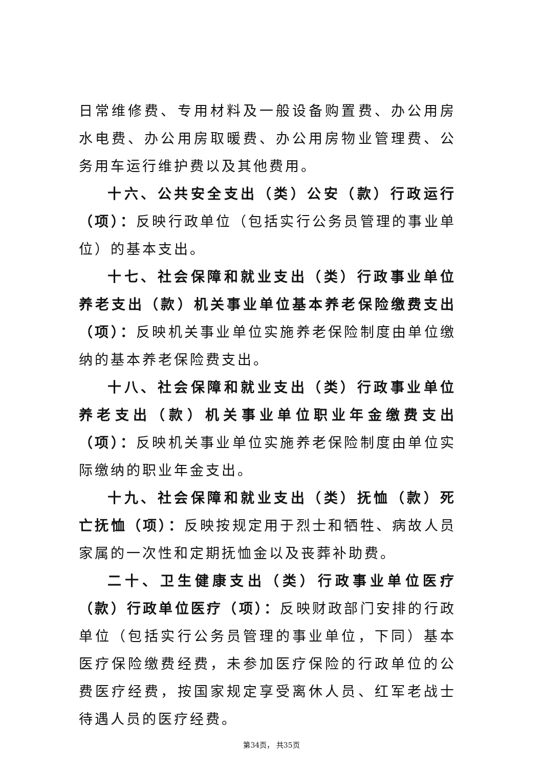日常维修费、专用材料及一般设备购置费、办公用房水电费、办公用房取暖费、办公用房物业管理费、公务用车运行维护费以及其他费用。
十六、公共安全支出（类）公安（款）行政运行（项）：反映行政单位（包括实行公务员管理的事业单位）的基本支出。
十七、社会保障和就业支出（类）行政事业单位养老支出（款）机关事业单位基本养老保险缴费支出（项）：反映机关事业单位实施养老保险制度由单位缴纳的基本养老保险费支出。
十八、社会保障和就业支出（类）行政事业单位养老支出（款）机关事业单位职业年金缴费支出（项）：反映机关事业单位实施养老保险制度由单位实际缴纳的职业年金支出。
十九、社会保障和就业支出（类）抚恤（款）死亡抚恤（项）：反映按规定用于烈士和牺牲、病故人员家属的一次性和定期抚恤金以及丧葬补助费。
二十、卫生健康支出（类）行政事业单位医疗（款）行政单位医疗（项）：反映财政部门安排的行政单位（包括实行公务员管理的事业单位，下同）基本医疗保险缴费经费，未参加医疗保险的行政单位的公费医疗经费，按国家规定享受离休人员、红军老战士待遇人员的医疗经费。
第34页， 共35页